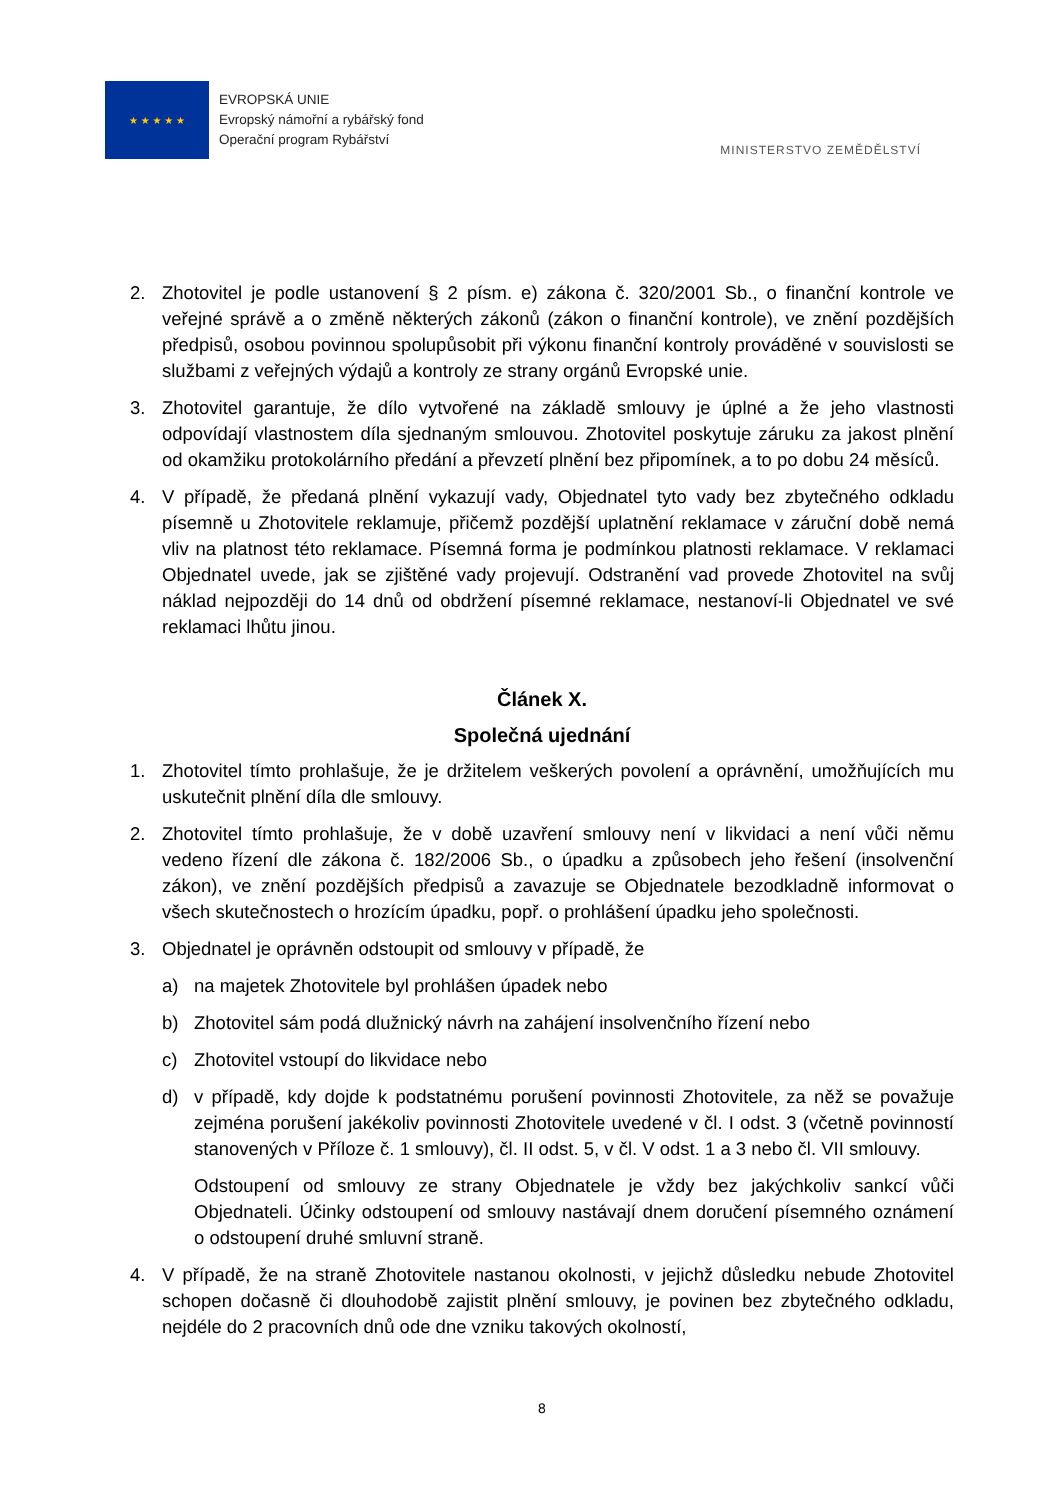★ ★ ★ ★ ★
EVROPSKÁ UNIE
Evropský námořní a rybářský fond
Operační program Rybářství
MINISTERSTVO ZEMĚDĚLSTVÍ
2. Zhotovitel je podle ustanovení § 2 písm. e) zákona č. 320/2001 Sb., o finanční kontrole ve veřejné správě a o změně některých zákonů (zákon o finanční kontrole), ve znění pozdějších předpisů, osobou povinnou spolupůsobit při výkonu finanční kontroly prováděné v souvislosti se službami z veřejných výdajů a kontroly ze strany orgánů Evropské unie.
3. Zhotovitel garantuje, že dílo vytvořené na základě smlouvy je úplné a že jeho vlastnosti odpovídají vlastnostem díla sjednaným smlouvou. Zhotovitel poskytuje záruku za jakost plnění od okamžiku protokolárního předání a převzetí plnění bez připomínek, a to po dobu 24 měsíců.
4. V případě, že předaná plnění vykazují vady, Objednatel tyto vady bez zbytečného odkladu písemně u Zhotovitele reklamuje, přičemž pozdější uplatnění reklamace v záruční době nemá vliv na platnost této reklamace. Písemná forma je podmínkou platnosti reklamace. V reklamaci Objednatel uvede, jak se zjištěné vady projevují. Odstranění vad provede Zhotovitel na svůj náklad nejpozději do 14 dnů od obdržení písemné reklamace, nestanoví-li Objednatel ve své reklamaci lhůtu jinou.
Článek X.
Společná ujednání
1. Zhotovitel tímto prohlašuje, že je držitelem veškerých povolení a oprávnění, umožňujících mu uskutečnit plnění díla dle smlouvy.
2. Zhotovitel tímto prohlašuje, že v době uzavření smlouvy není v likvidaci a není vůči němu vedeno řízení dle zákona č. 182/2006 Sb., o úpadku a způsobech jeho řešení (insolvenční zákon), ve znění pozdějších předpisů a zavazuje se Objednatele bezodkladně informovat o všech skutečnostech o hrozícím úpadku, popř. o prohlášení úpadku jeho společnosti.
3. Objednatel je oprávněn odstoupit od smlouvy v případě, že
a) na majetek Zhotovitele byl prohlášen úpadek nebo
b) Zhotovitel sám podá dlužnický návrh na zahájení insolvenčního řízení nebo
c) Zhotovitel vstoupí do likvidace nebo
d) v případě, kdy dojde k podstatnému porušení povinnosti Zhotovitele, za něž se považuje zejména porušení jakékoliv povinnosti Zhotovitele uvedené v čl. I odst. 3 (včetně povinností stanovených v Příloze č. 1 smlouvy), čl. II odst. 5, v čl. V odst. 1 a 3 nebo čl. VII smlouvy.
Odstoupení od smlouvy ze strany Objednatele je vždy bez jakýchkoliv sankcí vůči Objednateli. Účinky odstoupení od smlouvy nastávají dnem doručení písemného oznámení o odstoupení druhé smluvní straně.
4. V případě, že na straně Zhotovitele nastanou okolnosti, v jejichž důsledku nebude Zhotovitel schopen dočasně či dlouhodobě zajistit plnění smlouvy, je povinen bez zbytečného odkladu, nejdéle do 2 pracovních dnů ode dne vzniku takových okolností,
8